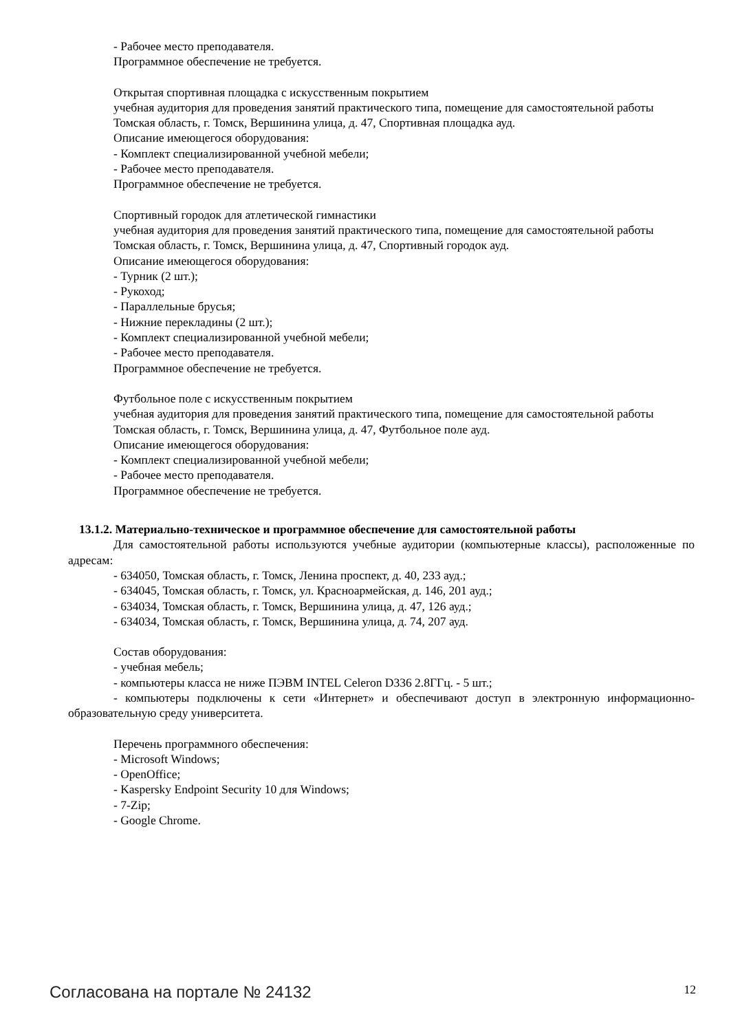- Рабочее место преподавателя.
Программное обеспечение не требуется.
Открытая спортивная площадка с искусственным покрытием
учебная аудитория для проведения занятий практического типа, помещение для самостоятельной работы
Томская область, г. Томск, Вершинина улица, д. 47, Спортивная площадка ауд.
Описание имеющегося оборудования:
- Комплект специализированной учебной мебели;
- Рабочее место преподавателя.
Программное обеспечение не требуется.
Спортивный городок для атлетической гимнастики
учебная аудитория для проведения занятий практического типа, помещение для самостоятельной работы
Томская область, г. Томск, Вершинина улица, д. 47, Спортивный городок ауд.
Описание имеющегося оборудования:
- Турник (2 шт.);
- Рукоход;
- Параллельные брусья;
- Нижние перекладины (2 шт.);
- Комплект специализированной учебной мебели;
- Рабочее место преподавателя.
Программное обеспечение не требуется.
Футбольное поле с искусственным покрытием
учебная аудитория для проведения занятий практического типа, помещение для самостоятельной работы
Томская область, г. Томск, Вершинина улица, д. 47, Футбольное поле ауд.
Описание имеющегося оборудования:
- Комплект специализированной учебной мебели;
- Рабочее место преподавателя.
Программное обеспечение не требуется.
13.1.2. Материально-техническое и программное обеспечение для самостоятельной работы
Для самостоятельной работы используются учебные аудитории (компьютерные классы), расположенные по адресам:
- 634050, Томская область, г. Томск, Ленина проспект, д. 40, 233 ауд.;
- 634045, Томская область, г. Томск, ул. Красноармейская, д. 146, 201 ауд.;
- 634034, Томская область, г. Томск, Вершинина улица, д. 47, 126 ауд.;
- 634034, Томская область, г. Томск, Вершинина улица, д. 74, 207 ауд.
Состав оборудования:
- учебная мебель;
- компьютеры класса не ниже ПЭВМ INTEL Celeron D336 2.8ГГц. - 5 шт.;
- компьютеры подключены к сети «Интернет» и обеспечивают доступ в электронную информационно-образовательную среду университета.
Перечень программного обеспечения:
- Microsoft Windows;
- OpenOffice;
- Kaspersky Endpoint Security 10 для Windows;
- 7-Zip;
- Google Chrome.
Согласована на портале № 24132 12